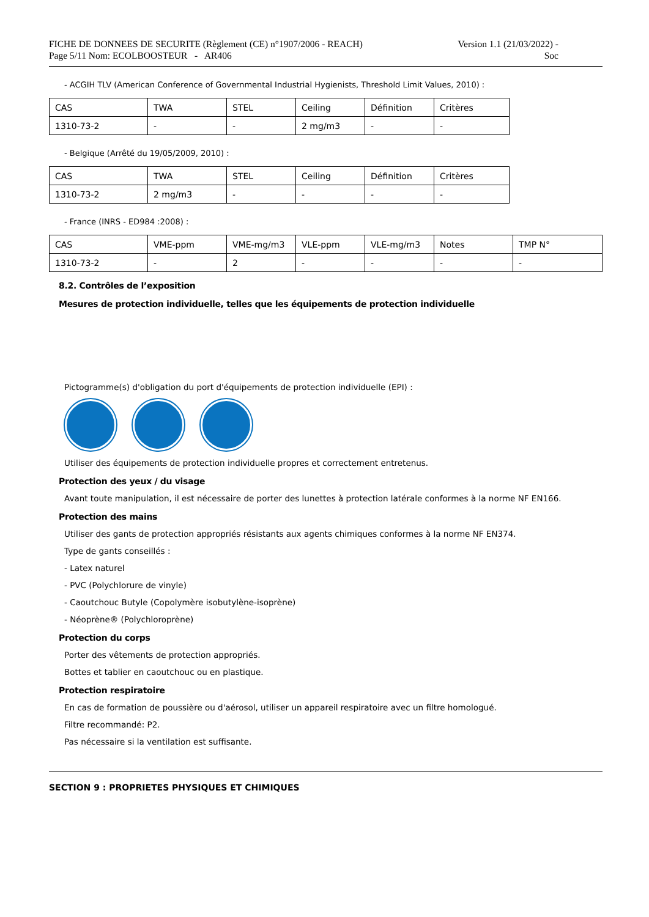FICHE DE DONNEES DE SECURITE (Règlement (CE) n°1907/2006 - REACH)
Page 5/11 Nom: ECOLBOOSTEUR - AR406
Version 1.1 (21/03/2022) -
Soc
- ACGIH TLV (American Conference of Governmental Industrial Hygienists, Threshold Limit Values, 2010) :
| CAS | TWA | STEL | Ceiling | Définition | Critères |
| 1310-73-2 | - | - | 2 mg/m3 | - | - |
- Belgique (Arrêté du 19/05/2009, 2010) :
| CAS | TWA | STEL | Ceiling | Définition | Critères |
| 1310-73-2 | 2 mg/m3 | - | - | - | - |
- France (INRS - ED984 :2008) :
| CAS | VME-ppm | VME-mg/m3 | VLE-ppm | VLE-mg/m3 | Notes | TMP N° |
| 1310-73-2 | - | 2 | - | - | - | - |
8.2. Contrôles de l’exposition
Mesures de protection individuelle, telles que les équipements de protection individuelle
Pictogramme(s) d'obligation du port d'équipements de protection individuelle (EPI) :
Utiliser des équipements de protection individuelle propres et correctement entretenus.
Protection des yeux / du visage
Avant toute manipulation, il est nécessaire de porter des lunettes à protection latérale conformes à la norme NF EN166.
Protection des mains
Utiliser des gants de protection appropriés résistants aux agents chimiques conformes à la norme NF EN374.
Type de gants conseillés :
- Latex naturel
- PVC (Polychlorure de vinyle)
- Caoutchouc Butyle (Copolymère isobutylène-isoprène)
- Néoprène® (Polychloroprène)
Protection du corps
Porter des vêtements de protection appropriés.
Bottes et tablier en caoutchouc ou en plastique.
Protection respiratoire
En cas de formation de poussière ou d'aérosol, utiliser un appareil respiratoire avec un filtre homologué.
Filtre recommandé: P2.
Pas nécessaire si la ventilation est suffisante.
SECTION 9 : PROPRIETES PHYSIQUES ET CHIMIQUES